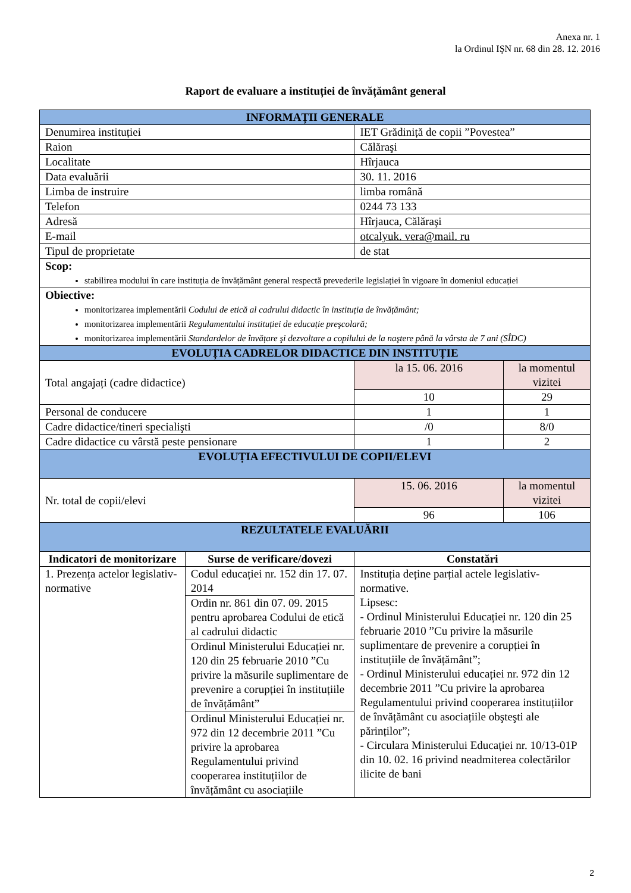Anexa nr. 1
la Ordinul IŞN nr. 68 din 28. 12. 2016
Raport de evaluare a instituției de învățământ general
| INFORMAȚII GENERALE | | | |
| Denumirea instituției | | IET Grădiniță de copii ”Povestea” | |
| Raion | | Călăraşi | |
| Localitate | | Hîrjauca | |
| Data evaluării | | 30. 11. 2016 | |
| Limba de instruire | | limba română | |
| Telefon | | 0244 73 133 | |
| Adresă | | Hîrjauca, Călăraşi | |
| E-mail | | otcalyuk. vera@mail. ru | |
| Tipul de proprietate | | de stat | |
| Scop: stabilirea modului în care instituția de învățământ general respectă prevederile legislației în vigoare în domeniul educației | | | |
| Obiective: monitorizarea implementării Codului de etică al cadrului didactic în instituția de învățământ; monitorizarea implementării Regulamentului instituției de educație preşcolară; monitorizarea implementării Standardelor de învățare şi dezvoltare a copilului de la naştere până la vârsta de 7 ani (SÎDC) | | | |
| EVOLUȚIA CADRELOR DIDACTICE DIN INSTITUȚIE | | | |
| Total angajați (cadre didactice) | | la 15. 06. 2016 | la momentul vizitei |
| | | 10 | 29 |
| Personal de conducere | | 1 | 1 |
| Cadre didactice/tineri specialişti | | /0 | 8/0 |
| Cadre didactice cu vârstă peste pensionare | | 1 | 2 |
| EVOLUȚIA EFECTIVULUI DE COPII/ELEVI | | | |
| Nr. total de copii/elevi | | 15. 06. 2016 | la momentul vizitei |
| | | 96 | 106 |
| REZULTATELE EVALUĂRII | | | |
| Indicatori de monitorizare | Surse de verificare/dovezi | Constatări | |
| 1. Prezența actelor legislativ-normative | Codul educației nr. 152 din 17. 07. 2014 | Instituția deține parțial actele legislativ-normative. Lipsesc: - Ordinul Ministerului Educației nr. 120 din 25 februarie 2010 ”Cu privire la măsurile suplimentare de prevenire a corupției în instituțiile de învățământ”; - Ordinul Ministerului educației nr. 972 din 12 decembrie 2011 ”Cu privire la aprobarea Regulamentului privind cooperarea instituțiilor de învățământ cu asociațiile obşteşti ale părinților”; - Circulara Ministerului Educației nr. 10/13-01P din 10. 02. 16 privind neadmiterea colectărilor ilicite de bani | |
| | Ordin nr. 861 din 07. 09. 2015 pentru aprobarea Codului de etică al cadrului didactic | | |
| | Ordinul Ministerului Educației nr. 120 din 25 februarie 2010 ”Cu privire la măsurile suplimentare de prevenire a corupției în instituțiile de învățământ” | | |
| | Ordinul Ministerului Educației nr. 972 din 12 decembrie 2011 ”Cu privire la aprobarea Regulamentului privind cooperarea instituțiilor de învățământ cu asociațiile | | |
2